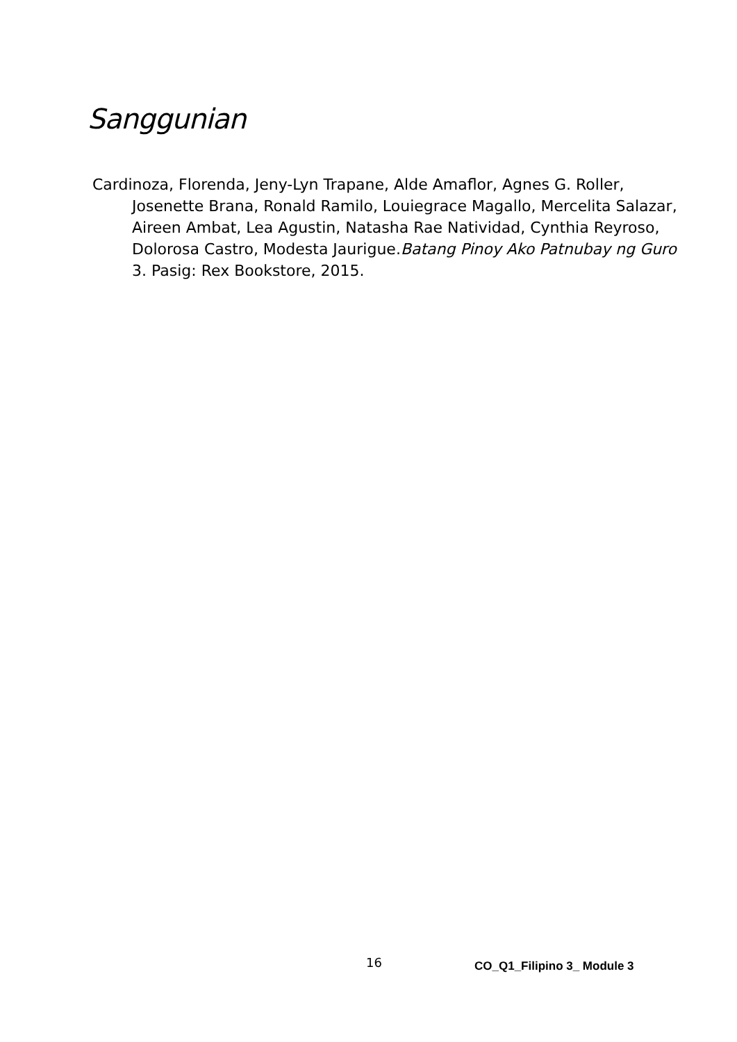Sanggunian
Cardinoza, Florenda, Jeny-Lyn Trapane, Alde Amaflor, Agnes G. Roller, Josenette Brana, Ronald Ramilo, Louiegrace Magallo, Mercelita Salazar, Aireen Ambat, Lea Agustin, Natasha Rae Natividad, Cynthia Reyroso, Dolorosa Castro, Modesta Jaurigue.Batang Pinoy Ako Patnubay ng Guro 3. Pasig: Rex Bookstore, 2015.
16 CO_Q1_Filipino 3_ Module 3